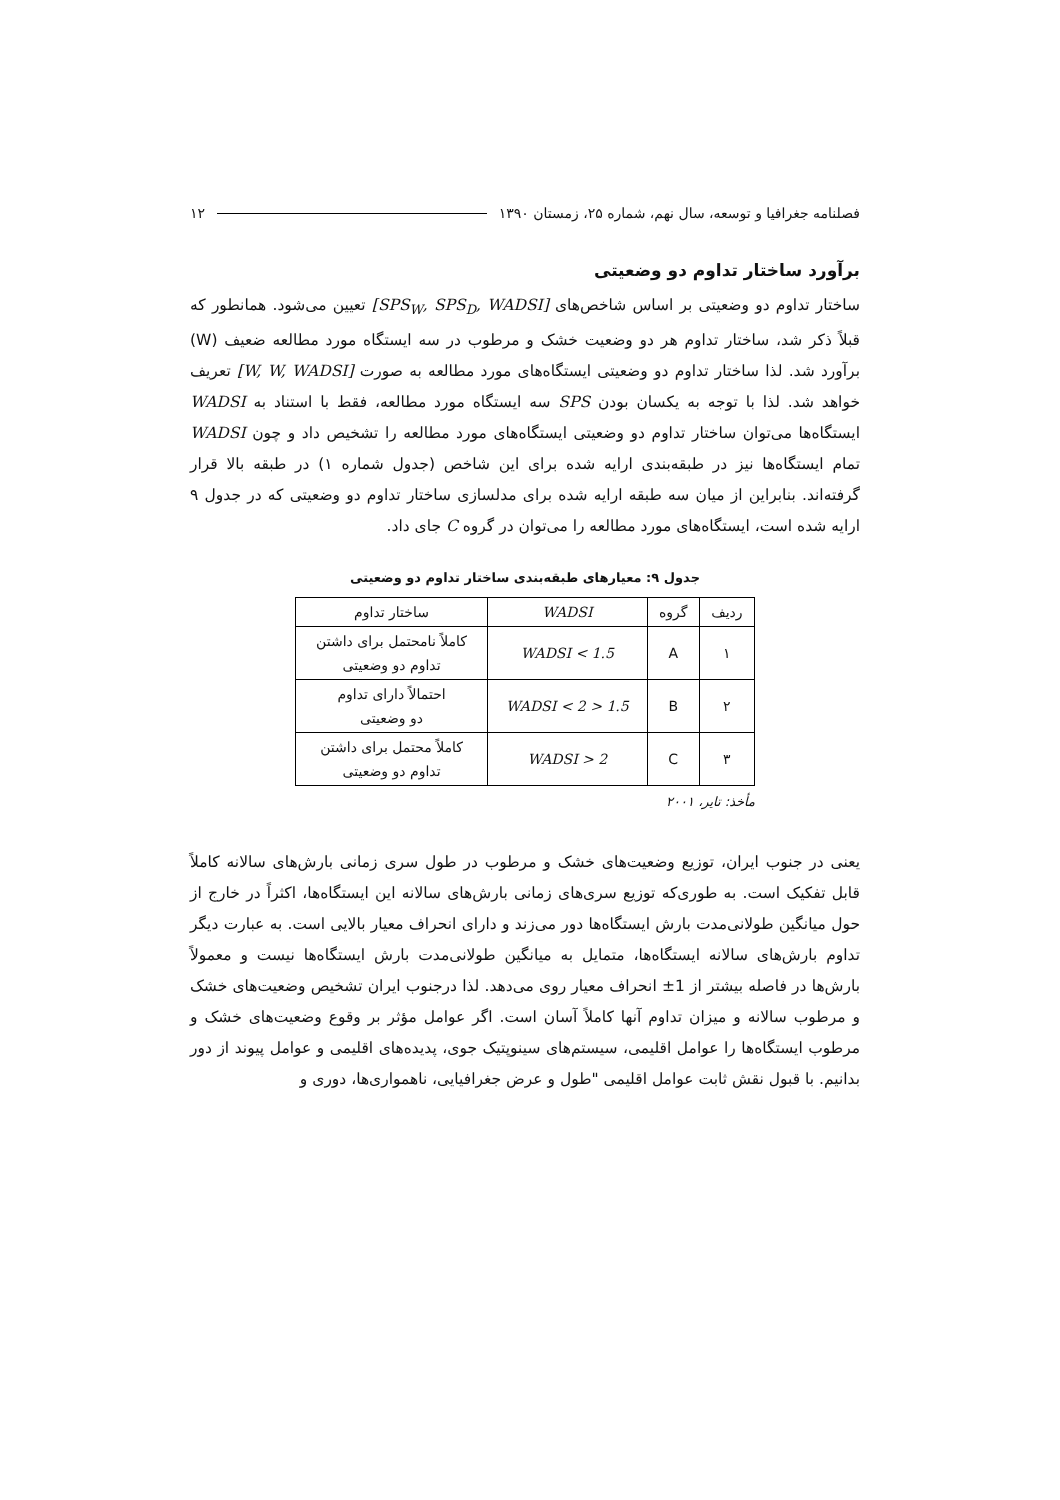فصلنامه جغرافیا و توسعه، سال نهم، شماره ۲۵، زمستان ۱۳۹۰ ۱۲
برآورد ساختار تداوم دو وضعیتی
ساختار تداوم دو وضعیتی بر اساس شاخص‌های [SPS<sub>W</sub>, SPS<sub>D</sub>, WADSI] تعیین می‌شود. همانطور که قبلاً ذکر شد، ساختار تداوم هر دو وضعیت خشک و مرطوب در سه ایستگاه مورد مطالعه ضعیف (W) برآورد شد. لذا ساختار تداوم دو وضعیتی ایستگاه‌های مورد مطالعه به صورت [W, W, WADSI] تعریف خواهد شد. لذا با توجه به یکسان بودن SPS سه ایستگاه مورد مطالعه، فقط با استناد به WADSI ایستگاه‌ها می‌توان ساختار تداوم دو وضعیتی ایستگاه‌های مورد مطالعه را تشخیص داد و چون WADSI تمام ایستگاه‌ها نیز در طبقه‌بندی ارایه شده برای این شاخص (جدول شماره ۱) در طبقه بالا قرار گرفته‌اند. بنابراین از میان سه طبقه ارایه شده برای مدلسازی ساختار تداوم دو وضعیتی که در جدول ۹ ارایه شده است، ایستگاه‌های مورد مطالعه را می‌توان در گروه C جای داد.
جدول ۹: معیارهای طبقه‌بندی ساختار تداوم دو وضعیتی
| ردیف | گروه | WADSI | ساختار تداوم |
| --- | --- | --- | --- |
| ۱ | A | WADSI < 1.5 | کاملاً نامحتمل برای داشتن تداوم دو وضعیتی |
| ۲ | B | 1.5 < WADSI < 2 | احتمالاً دارای تداوم دو وضعیتی |
| ۳ | C | 2 < WADSI | کاملاً محتمل برای داشتن تداوم دو وضعیتی |
مأخذ: تایر، ۲۰۰۱
یعنی در جنوب ایران، توزیع وضعیت‌های خشک و مرطوب در طول سری زمانی بارش‌های سالانه کاملاً قابل تفکیک است. به طوری‌که توزیع سری‌های زمانی بارش‌های سالانه این ایستگاه‌ها، اکثراً در خارج از حول میانگین طولانی‌مدت بارش ایستگاه‌ها دور می‌زند و دارای انحراف معیار بالایی است. به عبارت دیگر تداوم بارش‌های سالانه ایستگاه‌ها، متمایل به میانگین طولانی‌مدت بارش ایستگاه‌ها نیست و معمولاً بارش‌ها در فاصله بیشتر از 1± انحراف معیار روی می‌دهد. لذا درجنوب ایران تشخیص وضعیت‌های خشک و مرطوب سالانه و میزان تداوم آنها کاملاً آسان است. اگر عوامل مؤثر بر وقوع وضعیت‌های خشک و مرطوب ایستگاه‌ها را عوامل اقلیمی، سیستم‌های سینوپتیک جوی، پدیده‌های اقلیمی و عوامل پیوند از دور بدانیم. با قبول نقش ثابت عوامل اقلیمی "طول و عرض جغرافیایی، ناهمواری‌ها، دوری و